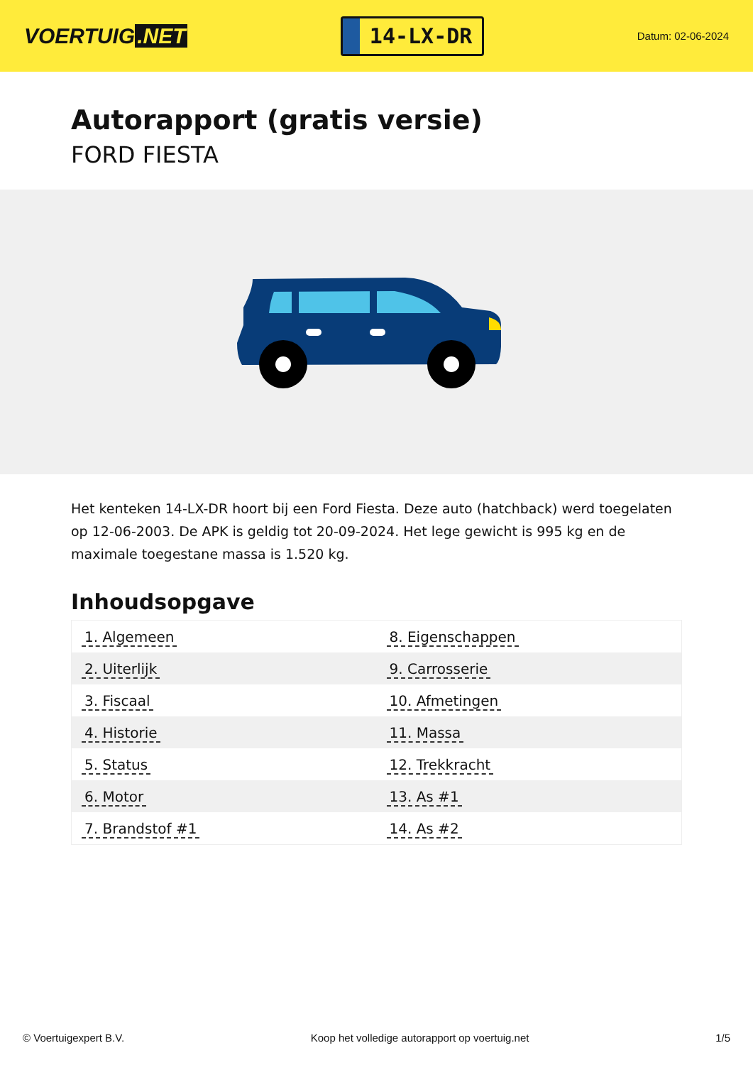VOERTUIG.NET
14-LX-DR
Datum: 02-06-2024
Autorapport (gratis versie)
FORD FIESTA
Het kenteken 14-LX-DR hoort bij een Ford Fiesta. Deze auto (hatchback) werd toegelaten op 12-06-2003. De APK is geldig tot 20-09-2024. Het lege gewicht is 995 kg en de maximale toegestane massa is 1.520 kg.
Inhoudsopgave
| 1. Algemeen | 8. Eigenschappen |
| 2. Uiterlijk | 9. Carrosserie |
| 3. Fiscaal | 10. Afmetingen |
| 4. Historie | 11. Massa |
| 5. Status | 12. Trekkracht |
| 6. Motor | 13. As #1 |
| 7. Brandstof #1 | 14. As #2 |
© Voertuigexpert B.V. Koop het volledige autorapport op voertuig.net 1/5